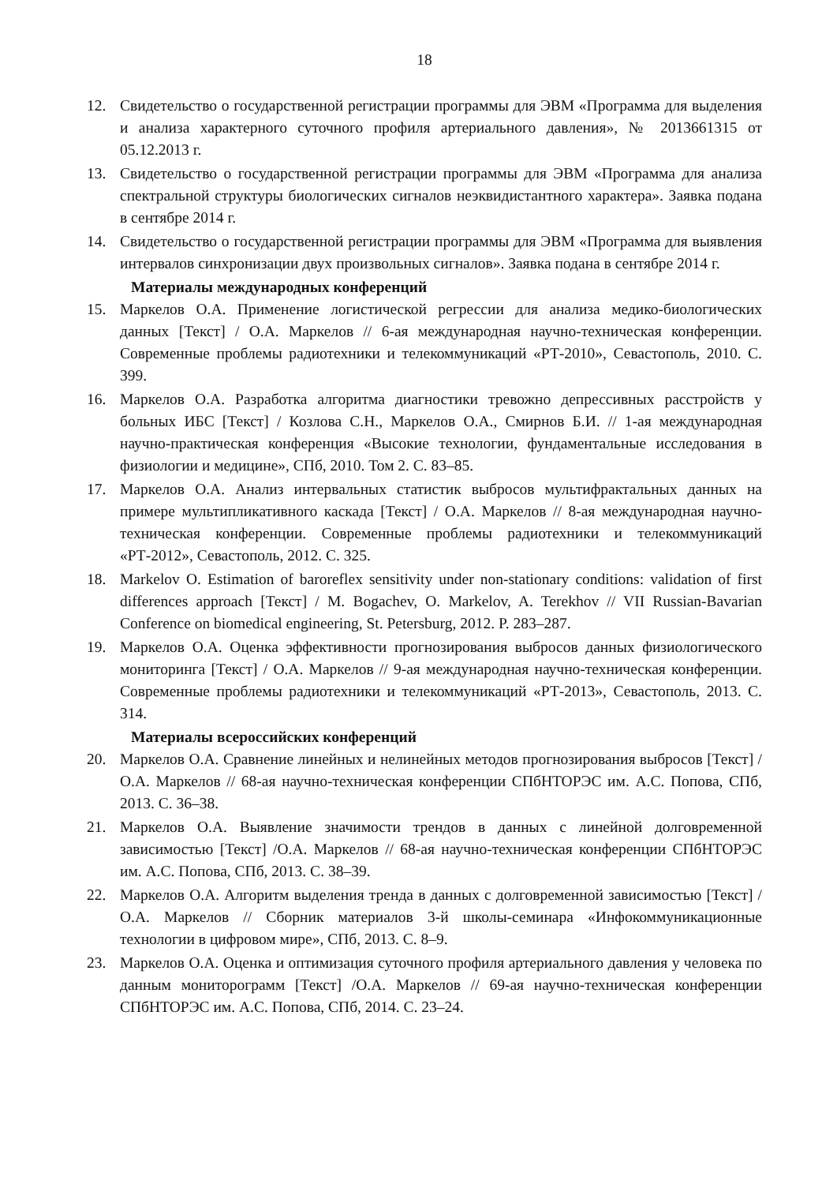18
12. Свидетельство о государственной регистрации программы для ЭВМ «Программа для выделения и анализа характерного суточного профиля артериального давления», № 2013661315 от 05.12.2013 г.
13. Свидетельство о государственной регистрации программы для ЭВМ «Программа для анализа спектральной структуры биологических сигналов неэквидистантного характера». Заявка подана в сентябре 2014 г.
14. Свидетельство о государственной регистрации программы для ЭВМ «Программа для выявления интервалов синхронизации двух произвольных сигналов». Заявка подана в сентябре 2014 г.
Материалы международных конференций
15. Маркелов О.А. Применение логистической регрессии для анализа медико-биологических данных [Текст] / О.А. Маркелов // 6-ая международная научно-техническая конференции. Современные проблемы радиотехники и телекоммуникаций «РТ-2010», Севастополь, 2010. С. 399.
16. Маркелов О.А. Разработка алгоритма диагностики тревожно депрессивных расстройств у больных ИБС [Текст] / Козлова С.Н., Маркелов О.А., Смирнов Б.И. // 1-ая международная научно-практическая конференция «Высокие технологии, фундаментальные исследования в физиологии и медицине», СПб, 2010. Том 2. С. 83–85.
17. Маркелов О.А. Анализ интервальных статистик выбросов мультифрактальных данных на примере мультипликативного каскада [Текст] / О.А. Маркелов // 8-ая международная научно-техническая конференции. Современные проблемы радиотехники и телекоммуникаций «РТ-2012», Севастополь, 2012. С. 325.
18. Markelov O. Estimation of baroreflex sensitivity under non-stationary conditions: validation of first differences approach [Текст] / M. Bogachev, O. Markelov, A. Terekhov // VII Russian-Bavarian Conference on biomedical engineering, St. Petersburg, 2012. P. 283–287.
19. Маркелов О.А. Оценка эффективности прогнозирования выбросов данных физиологического мониторинга [Текст] / О.А. Маркелов // 9-ая международная научно-техническая конференции. Современные проблемы радиотехники и телекоммуникаций «РТ-2013», Севастополь, 2013. С. 314.
Материалы всероссийских конференций
20. Маркелов О.А. Сравнение линейных и нелинейных методов прогнозирования выбросов [Текст] / О.А. Маркелов // 68-ая научно-техническая конференции СПбНТОРЭС им. А.С. Попова, СПб, 2013. С. 36–38.
21. Маркелов О.А. Выявление значимости трендов в данных с линейной долговременной зависимостью [Текст] /О.А. Маркелов // 68-ая научно-техническая конференции СПбНТОРЭС им. А.С. Попова, СПб, 2013. С. 38–39.
22. Маркелов О.А. Алгоритм выделения тренда в данных с долговременной зависимостью [Текст] / О.А. Маркелов // Сборник материалов 3-й школы-семинара «Инфокоммуникационные технологии в цифровом мире», СПб, 2013. С. 8–9.
23. Маркелов О.А. Оценка и оптимизация суточного профиля артериального давления у человека по данным мониторограмм [Текст] /О.А. Маркелов // 69-ая научно-техническая конференции СПбНТОРЭС им. А.С. Попова, СПб, 2014. С. 23–24.